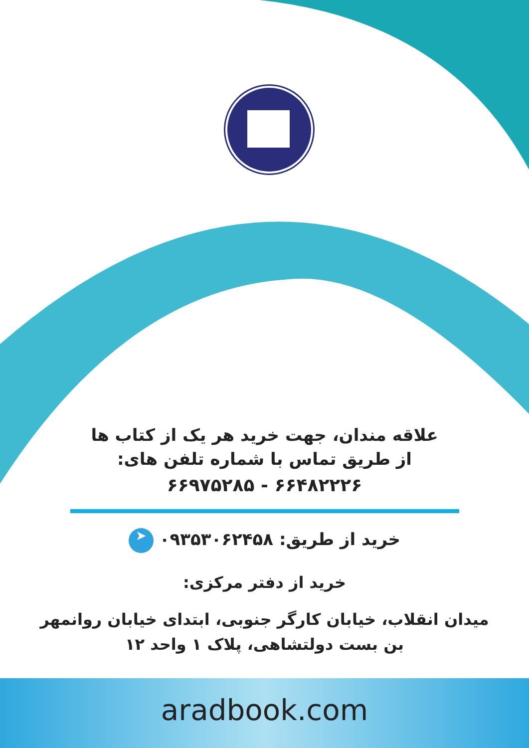علاقه مندان، جهت خرید هر یک از کتاب ها
از طریق تماس با شماره تلفن های:
۶۶۴۸۲۲۲۶ - ۶۶۹۷۵۲۸۵
خرید از طریق: ۰۹۳۵۳۰۶۲۴۵۸ ➤
خرید از دفتر مرکزی:
میدان انقلاب، خیابان کارگر جنوبی، ابتدای خیابان روانمهر
بن بست دولتشاهی، پلاک ۱ واحد ۱۲
aradbook.com